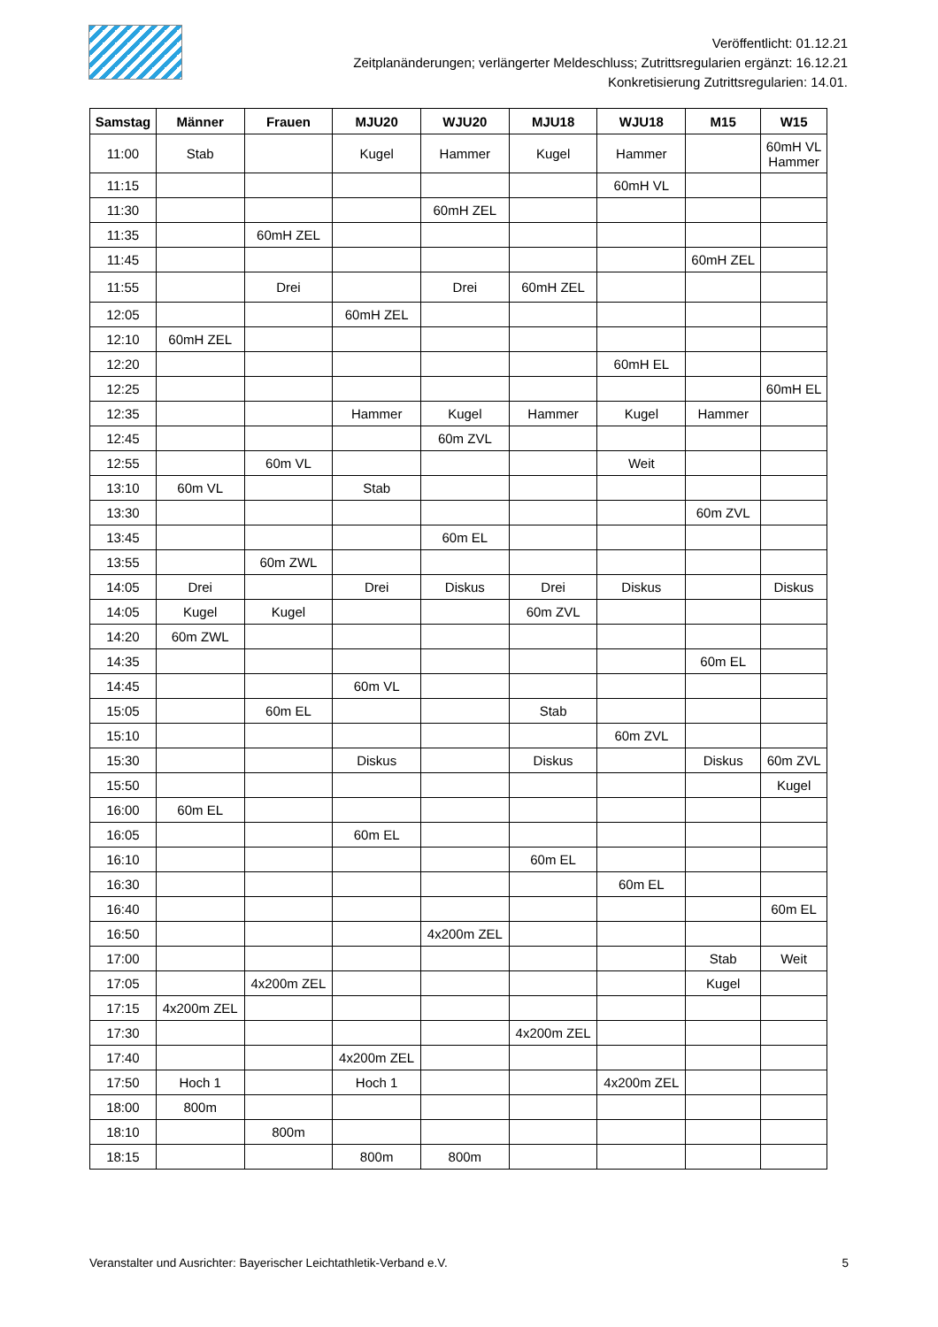Veröffentlicht: 01.12.21
Zeitplanänderungen; verlängerter Meldeschluss; Zutrittsregularien ergänzt: 16.12.21
Konkretisierung Zutrittsregularien: 14.01.
| Samstag | Männer | Frauen | MJU20 | WJU20 | MJU18 | WJU18 | M15 | W15 |
| --- | --- | --- | --- | --- | --- | --- | --- | --- |
| 11:00 | Stab | | Kugel | Hammer | Kugel | Hammer | | 60mH VL Hammer |
| 11:15 | | | | | | 60mH VL | | |
| 11:30 | | | | 60mH ZEL | | | | |
| 11:35 | | 60mH ZEL | | | | | | |
| 11:45 | | | | | | | 60mH ZEL | |
| 11:55 | | Drei | | Drei | 60mH ZEL | | | |
| 12:05 | | | 60mH ZEL | | | | | |
| 12:10 | 60mH ZEL | | | | | | | |
| 12:20 | | | | | | 60mH EL | | |
| 12:25 | | | | | | | | 60mH EL |
| 12:35 | | | Hammer | Kugel | Hammer | Kugel | Hammer | |
| 12:45 | | | | 60m ZVL | | | | |
| 12:55 | | 60m VL | | | | Weit | | |
| 13:10 | 60m VL | | Stab | | | | | |
| 13:30 | | | | | | | 60m ZVL | |
| 13:45 | | | | 60m EL | | | | |
| 13:55 | | 60m ZWL | | | | | | |
| 14:05 | Drei | | Drei | Diskus | Drei | Diskus | | Diskus |
| 14:05 | Kugel | Kugel | | | 60m ZVL | | | |
| 14:20 | 60m ZWL | | | | | | | |
| 14:35 | | | | | | | 60m EL | |
| 14:45 | | | 60m VL | | | | | |
| 15:05 | | 60m EL | | | Stab | | | |
| 15:10 | | | | | | 60m ZVL | | |
| 15:30 | | | Diskus | | Diskus | | Diskus | 60m ZVL |
| 15:50 | | | | | | | | Kugel |
| 16:00 | 60m EL | | | | | | | |
| 16:05 | | | 60m EL | | | | | |
| 16:10 | | | | | 60m EL | | | |
| 16:30 | | | | | | 60m EL | | |
| 16:40 | | | | | | | | 60m EL |
| 16:50 | | | | 4x200m ZEL | | | | |
| 17:00 | | | | | | | Stab | Weit |
| 17:05 | | 4x200m ZEL | | | | | Kugel | |
| 17:15 | 4x200m ZEL | | | | | | | |
| 17:30 | | | | | 4x200m ZEL | | | |
| 17:40 | | | 4x200m ZEL | | | | | |
| 17:50 | Hoch 1 | | Hoch 1 | | | 4x200m ZEL | | |
| 18:00 | 800m | | | | | | | |
| 18:10 | | 800m | | | | | | |
| 18:15 | | | 800m | 800m | | | | |
Veranstalter und Ausrichter: Bayerischer Leichtathletik-Verband e.V. 5